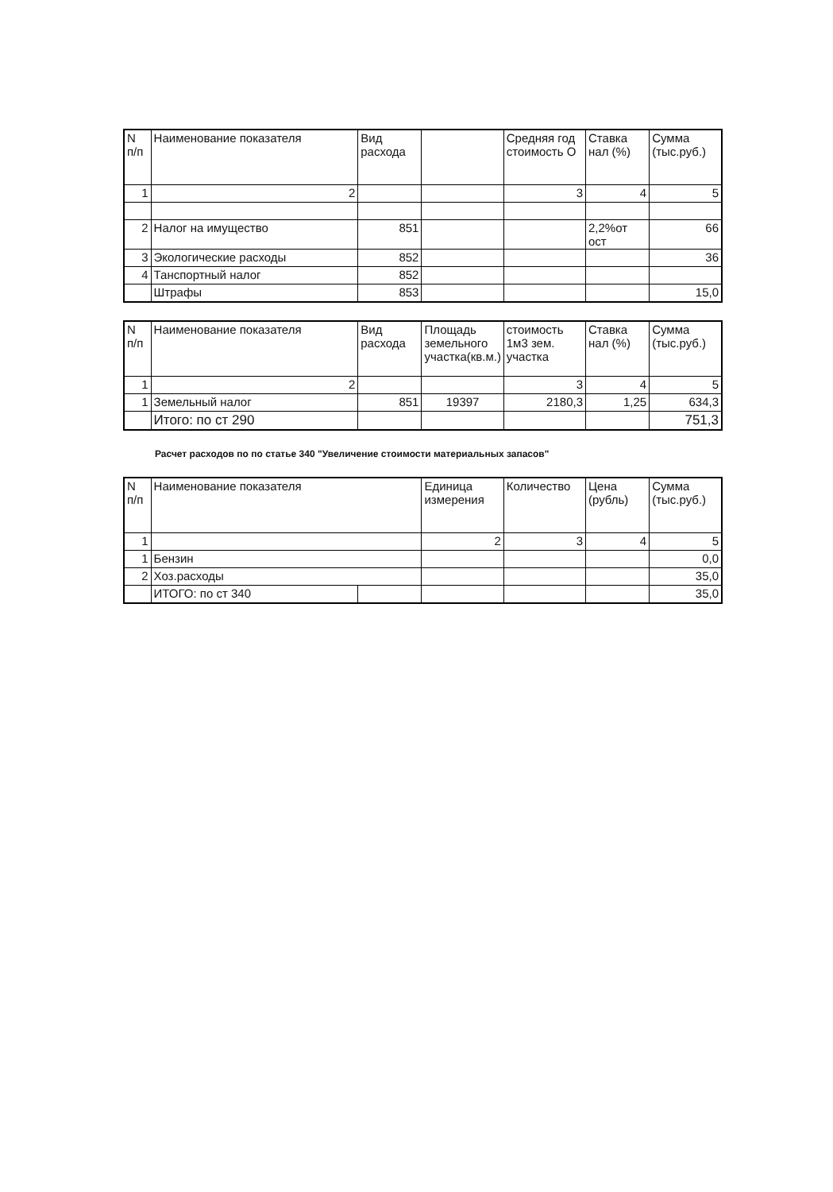| N п/п | Наименование показателя | Вид расхода | | Средняя год стоимость О | Ставка нал (%) | Сумма (тыс.руб.) |
| --- | --- | --- | --- | --- | --- | --- |
| 1 | 2 | | | 3 | 4 | 5 |
| 2 | Налог на имущество | 851 | | | 2,2%от ост | 66 |
| 3 | Экологические расходы | 852 | | | | 36 |
| 4 | Танспортный налог | 852 | | | | |
| | Штрафы | 853 | | | | 15,0 |
| N п/п | Наименование показателя | Вид расхода | Площадь земельного участка(кв.м.) | стоимость 1м3 зем. участка | Ставка нал (%) | Сумма (тыс.руб.) |
| --- | --- | --- | --- | --- | --- | --- |
| 1 | 2 | | | 3 | 4 | 5 |
| 1 | Земельный налог | 851 | 19397 | 2180,3 | 1,25 | 634,3 |
| | Итого: по ст 290 | | | | | 751,3 |
Расчет расходов по по статье 340 "Увеличение стоимости материальных запасов"
| N п/п | Наименование показателя | | Единица измерения | Количество | Цена (рубль) | Сумма (тыс.руб.) |
| --- | --- | --- | --- | --- | --- | --- |
| 1 | | | 2 | 3 | 4 | 5 |
| 1 | Бензин | | | | | 0,0 |
| 2 | Хоз.расходы | | | | | 35,0 |
| | ИТОГО: по ст 340 | | | | | 35,0 |